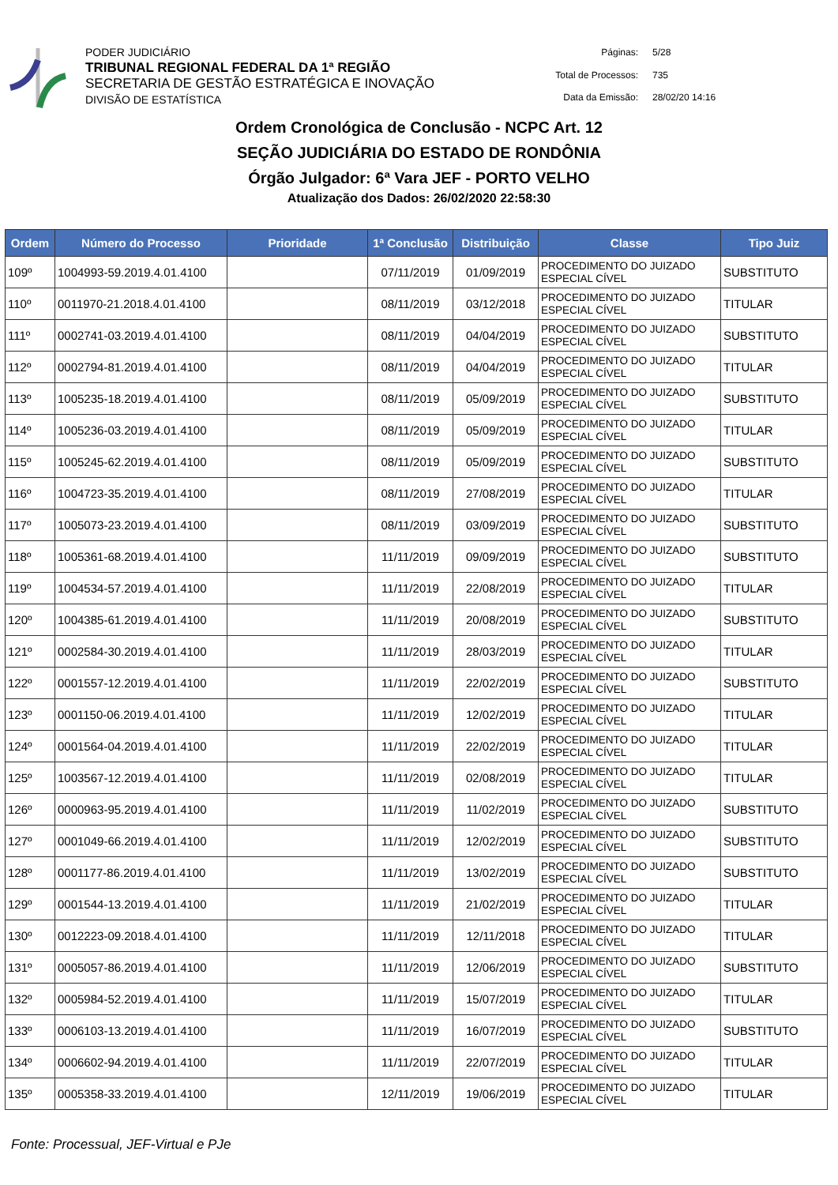PODER JUDICIÁRIO
TRIBUNAL REGIONAL FEDERAL DA 1ª REGIÃO
SECRETARIA DE GESTÃO ESTRATÉGICA E INOVAÇÃO
DIVISÃO DE ESTATÍSTICA
Páginas: 5/28 Total de Processos: 735 Data da Emissão: 28/02/20 14:16
Ordem Cronológica de Conclusão - NCPC Art. 12
SEÇÃO JUDICIÁRIA DO ESTADO DE RONDÔNIA
Órgão Julgador: 6ª Vara JEF - PORTO VELHO
Atualização dos Dados: 26/02/2020 22:58:30
| Ordem | Número do Processo | Prioridade | 1ª Conclusão | Distribuição | Classe | Tipo Juiz |
| --- | --- | --- | --- | --- | --- | --- |
| 109º | 1004993-59.2019.4.01.4100 | | 07/11/2019 | 01/09/2019 | PROCEDIMENTO DO JUIZADO ESPECIAL CÍVEL | SUBSTITUTO |
| 110º | 0011970-21.2018.4.01.4100 | | 08/11/2019 | 03/12/2018 | PROCEDIMENTO DO JUIZADO ESPECIAL CÍVEL | TITULAR |
| 111º | 0002741-03.2019.4.01.4100 | | 08/11/2019 | 04/04/2019 | PROCEDIMENTO DO JUIZADO ESPECIAL CÍVEL | SUBSTITUTO |
| 112º | 0002794-81.2019.4.01.4100 | | 08/11/2019 | 04/04/2019 | PROCEDIMENTO DO JUIZADO ESPECIAL CÍVEL | TITULAR |
| 113º | 1005235-18.2019.4.01.4100 | | 08/11/2019 | 05/09/2019 | PROCEDIMENTO DO JUIZADO ESPECIAL CÍVEL | SUBSTITUTO |
| 114º | 1005236-03.2019.4.01.4100 | | 08/11/2019 | 05/09/2019 | PROCEDIMENTO DO JUIZADO ESPECIAL CÍVEL | TITULAR |
| 115º | 1005245-62.2019.4.01.4100 | | 08/11/2019 | 05/09/2019 | PROCEDIMENTO DO JUIZADO ESPECIAL CÍVEL | SUBSTITUTO |
| 116º | 1004723-35.2019.4.01.4100 | | 08/11/2019 | 27/08/2019 | PROCEDIMENTO DO JUIZADO ESPECIAL CÍVEL | TITULAR |
| 117º | 1005073-23.2019.4.01.4100 | | 08/11/2019 | 03/09/2019 | PROCEDIMENTO DO JUIZADO ESPECIAL CÍVEL | SUBSTITUTO |
| 118º | 1005361-68.2019.4.01.4100 | | 11/11/2019 | 09/09/2019 | PROCEDIMENTO DO JUIZADO ESPECIAL CÍVEL | SUBSTITUTO |
| 119º | 1004534-57.2019.4.01.4100 | | 11/11/2019 | 22/08/2019 | PROCEDIMENTO DO JUIZADO ESPECIAL CÍVEL | TITULAR |
| 120º | 1004385-61.2019.4.01.4100 | | 11/11/2019 | 20/08/2019 | PROCEDIMENTO DO JUIZADO ESPECIAL CÍVEL | SUBSTITUTO |
| 121º | 0002584-30.2019.4.01.4100 | | 11/11/2019 | 28/03/2019 | PROCEDIMENTO DO JUIZADO ESPECIAL CÍVEL | TITULAR |
| 122º | 0001557-12.2019.4.01.4100 | | 11/11/2019 | 22/02/2019 | PROCEDIMENTO DO JUIZADO ESPECIAL CÍVEL | SUBSTITUTO |
| 123º | 0001150-06.2019.4.01.4100 | | 11/11/2019 | 12/02/2019 | PROCEDIMENTO DO JUIZADO ESPECIAL CÍVEL | TITULAR |
| 124º | 0001564-04.2019.4.01.4100 | | 11/11/2019 | 22/02/2019 | PROCEDIMENTO DO JUIZADO ESPECIAL CÍVEL | TITULAR |
| 125º | 1003567-12.2019.4.01.4100 | | 11/11/2019 | 02/08/2019 | PROCEDIMENTO DO JUIZADO ESPECIAL CÍVEL | TITULAR |
| 126º | 0000963-95.2019.4.01.4100 | | 11/11/2019 | 11/02/2019 | PROCEDIMENTO DO JUIZADO ESPECIAL CÍVEL | SUBSTITUTO |
| 127º | 0001049-66.2019.4.01.4100 | | 11/11/2019 | 12/02/2019 | PROCEDIMENTO DO JUIZADO ESPECIAL CÍVEL | SUBSTITUTO |
| 128º | 0001177-86.2019.4.01.4100 | | 11/11/2019 | 13/02/2019 | PROCEDIMENTO DO JUIZADO ESPECIAL CÍVEL | SUBSTITUTO |
| 129º | 0001544-13.2019.4.01.4100 | | 11/11/2019 | 21/02/2019 | PROCEDIMENTO DO JUIZADO ESPECIAL CÍVEL | TITULAR |
| 130º | 0012223-09.2018.4.01.4100 | | 11/11/2019 | 12/11/2018 | PROCEDIMENTO DO JUIZADO ESPECIAL CÍVEL | TITULAR |
| 131º | 0005057-86.2019.4.01.4100 | | 11/11/2019 | 12/06/2019 | PROCEDIMENTO DO JUIZADO ESPECIAL CÍVEL | SUBSTITUTO |
| 132º | 0005984-52.2019.4.01.4100 | | 11/11/2019 | 15/07/2019 | PROCEDIMENTO DO JUIZADO ESPECIAL CÍVEL | TITULAR |
| 133º | 0006103-13.2019.4.01.4100 | | 11/11/2019 | 16/07/2019 | PROCEDIMENTO DO JUIZADO ESPECIAL CÍVEL | SUBSTITUTO |
| 134º | 0006602-94.2019.4.01.4100 | | 11/11/2019 | 22/07/2019 | PROCEDIMENTO DO JUIZADO ESPECIAL CÍVEL | TITULAR |
| 135º | 0005358-33.2019.4.01.4100 | | 12/11/2019 | 19/06/2019 | PROCEDIMENTO DO JUIZADO ESPECIAL CÍVEL | TITULAR |
Fonte: Processual, JEF-Virtual e PJe